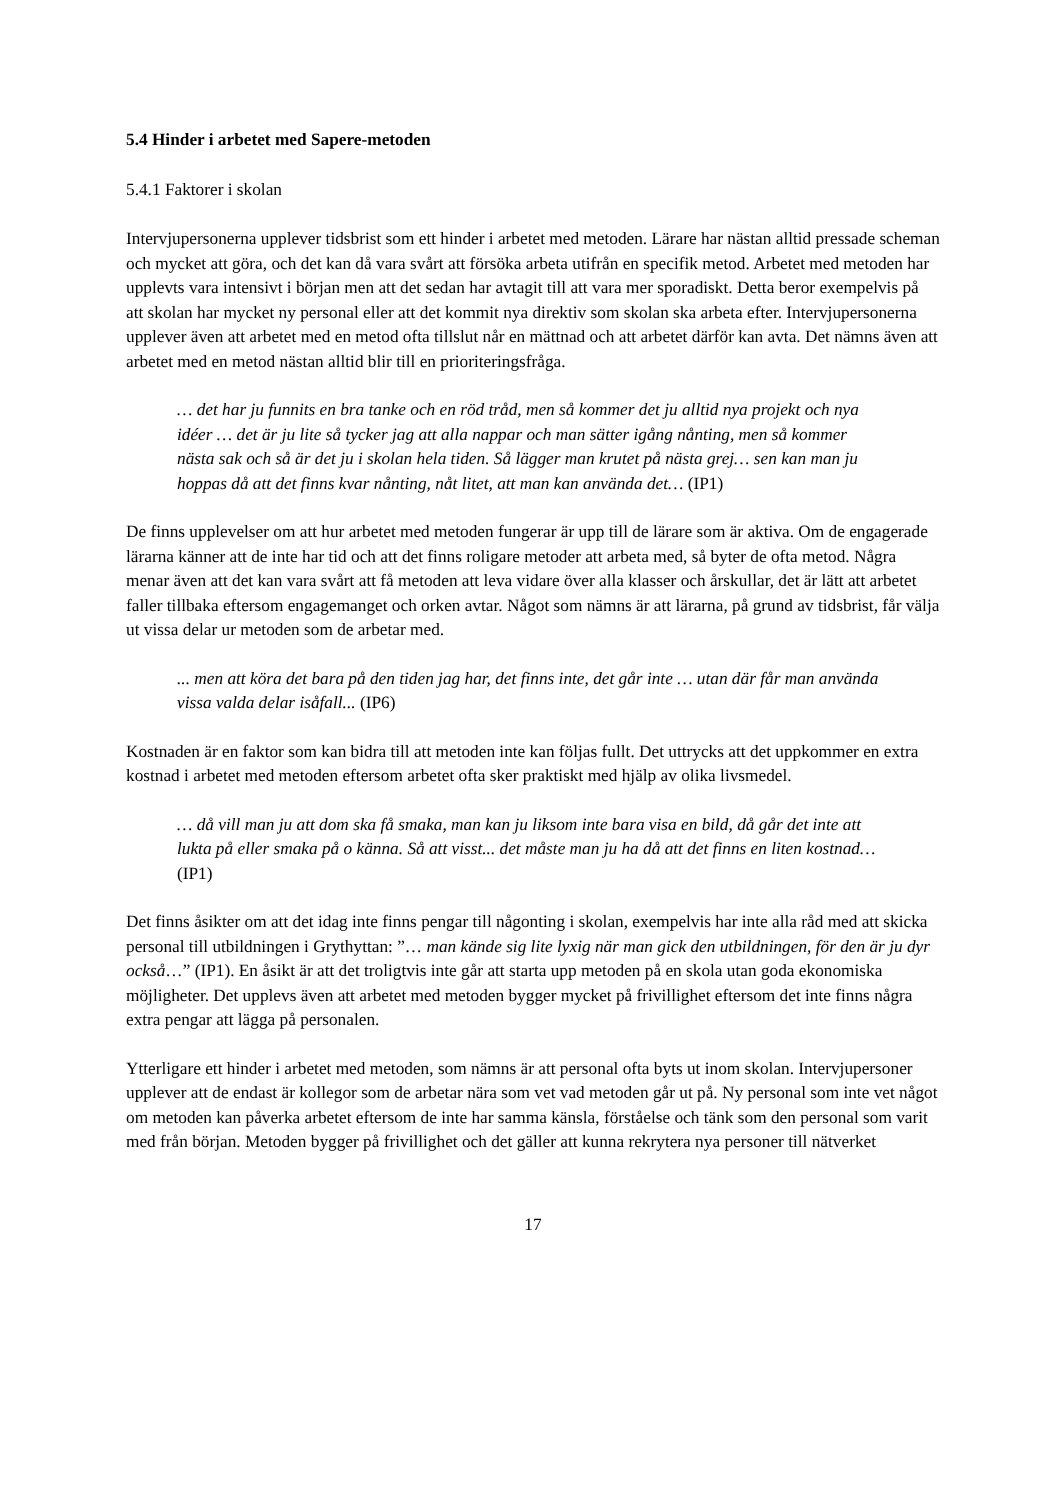5.4 Hinder i arbetet med Sapere-metoden
5.4.1 Faktorer i skolan
Intervjupersonerna upplever tidsbrist som ett hinder i arbetet med metoden. Lärare har nästan alltid pressade scheman och mycket att göra, och det kan då vara svårt att försöka arbeta utifrån en specifik metod. Arbetet med metoden har upplevts vara intensivt i början men att det sedan har avtagit till att vara mer sporadiskt. Detta beror exempelvis på att skolan har mycket ny personal eller att det kommit nya direktiv som skolan ska arbeta efter. Intervjupersonerna upplever även att arbetet med en metod ofta tillslut når en mättnad och att arbetet därför kan avta. Det nämns även att arbetet med en metod nästan alltid blir till en prioriteringsfråga.
… det har ju funnits en bra tanke och en röd tråd, men så kommer det ju alltid nya projekt och nya idéer … det är ju lite så tycker jag att alla nappar och man sätter igång nånting, men så kommer nästa sak och så är det ju i skolan hela tiden. Så lägger man krutet på nästa grej… sen kan man ju hoppas då att det finns kvar nånting, nåt litet, att man kan använda det… (IP1)
De finns upplevelser om att hur arbetet med metoden fungerar är upp till de lärare som är aktiva. Om de engagerade lärarna känner att de inte har tid och att det finns roligare metoder att arbeta med, så byter de ofta metod. Några menar även att det kan vara svårt att få metoden att leva vidare över alla klasser och årskullar, det är lätt att arbetet faller tillbaka eftersom engagemanget och orken avtar. Något som nämns är att lärarna, på grund av tidsbrist, får välja ut vissa delar ur metoden som de arbetar med.
... men att köra det bara på den tiden jag har, det finns inte, det går inte … utan där får man använda vissa valda delar isåfall... (IP6)
Kostnaden är en faktor som kan bidra till att metoden inte kan följas fullt. Det uttrycks att det uppkommer en extra kostnad i arbetet med metoden eftersom arbetet ofta sker praktiskt med hjälp av olika livsmedel.
… då vill man ju att dom ska få smaka, man kan ju liksom inte bara visa en bild, då går det inte att lukta på eller smaka på o känna. Så att visst... det måste man ju ha då att det finns en liten kostnad… (IP1)
Det finns åsikter om att det idag inte finns pengar till någonting i skolan, exempelvis har inte alla råd med att skicka personal till utbildningen i Grythyttan: ”… man kände sig lite lyxig när man gick den utbildningen, för den är ju dyr också…” (IP1). En åsikt är att det troligtvis inte går att starta upp metoden på en skola utan goda ekonomiska möjligheter. Det upplevs även att arbetet med metoden bygger mycket på frivillighet eftersom det inte finns några extra pengar att lägga på personalen.
Ytterligare ett hinder i arbetet med metoden, som nämns är att personal ofta byts ut inom skolan. Intervjupersoner upplever att de endast är kollegor som de arbetar nära som vet vad metoden går ut på. Ny personal som inte vet något om metoden kan påverka arbetet eftersom de inte har samma känsla, förståelse och tänk som den personal som varit med från början. Metoden bygger på frivillighet och det gäller att kunna rekrytera nya personer till nätverket
17